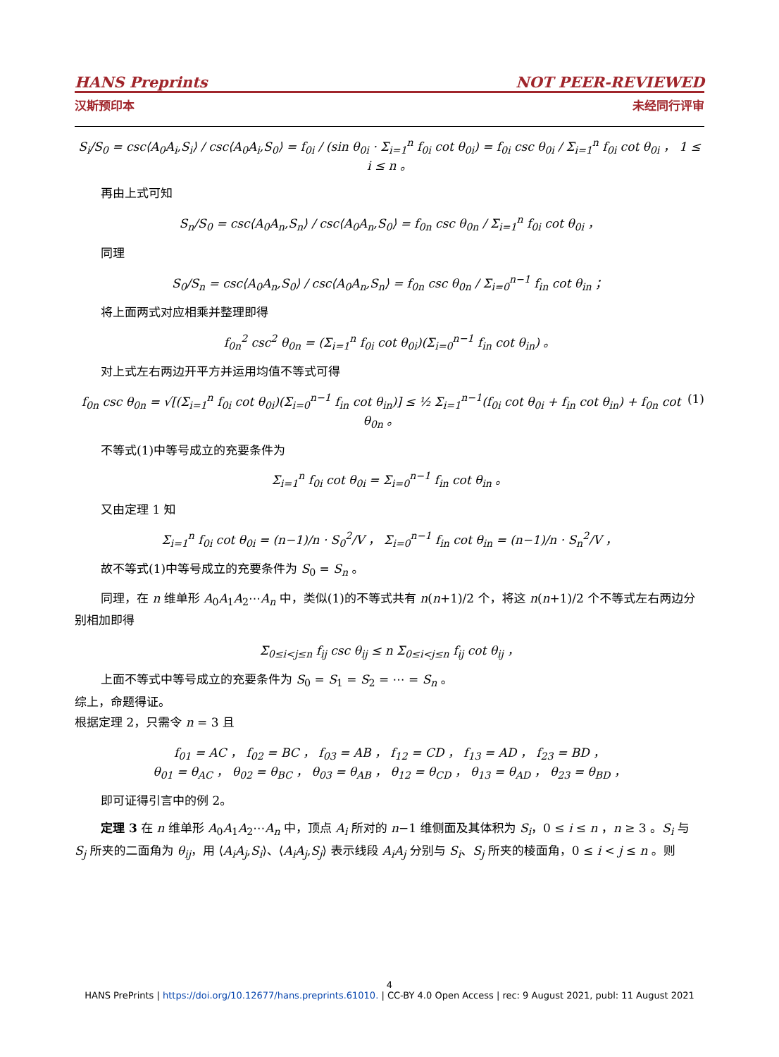HANS Preprints NOT PEER-REVIEWED
汉斯预印本 未经同行评审
S<sub>i</sub>/S<sub>0</sub> = csc⟨A<sub>0</sub>A<sub>i</sub>,S<sub>i</sub>⟩ / csc⟨A<sub>0</sub>A<sub>i</sub>,S<sub>0</sub>⟩ = f<sub>0i</sub> / (sin θ<sub>0i</sub> · Σ<sub>i=1</sub><sup>n</sup> f<sub>0i</sub> cot θ<sub>0i</sub>) = f<sub>0i</sub> csc θ<sub>0i</sub> / Σ<sub>i=1</sub><sup>n</sup> f<sub>0i</sub> cot θ<sub>0i</sub> ， 1 ≤ i ≤ n 。
再由上式可知
S<sub>n</sub>/S<sub>0</sub> = csc⟨A<sub>0</sub>A<sub>n</sub>,S<sub>n</sub>⟩ / csc⟨A<sub>0</sub>A<sub>n</sub>,S<sub>0</sub>⟩ = f<sub>0n</sub> csc θ<sub>0n</sub> / Σ<sub>i=1</sub><sup>n</sup> f<sub>0i</sub> cot θ<sub>0i</sub> ，
同理
S<sub>0</sub>/S<sub>n</sub> = csc⟨A<sub>0</sub>A<sub>n</sub>,S<sub>0</sub>⟩ / csc⟨A<sub>0</sub>A<sub>n</sub>,S<sub>n</sub>⟩ = f<sub>0n</sub> csc θ<sub>0n</sub> / Σ<sub>i=0</sub><sup>n−1</sup> f<sub>in</sub> cot θ<sub>in</sub> ；
将上面两式对应相乘并整理即得
f<sub>0n</sub><sup>2</sup> csc<sup>2</sup> θ<sub>0n</sub> = (Σ<sub>i=1</sub><sup>n</sup> f<sub>0i</sub> cot θ<sub>0i</sub>)(Σ<sub>i=0</sub><sup>n−1</sup> f<sub>in</sub> cot θ<sub>in</sub>) 。
对上式左右两边开平方并运用均值不等式可得
f<sub>0n</sub> csc θ<sub>0n</sub> = √[(Σ<sub>i=1</sub><sup>n</sup> f<sub>0i</sub> cot θ<sub>0i</sub>)(Σ<sub>i=0</sub><sup>n−1</sup> f<sub>in</sub> cot θ<sub>in</sub>)] ≤ ½ Σ<sub>i=1</sub><sup>n−1</sup>(f<sub>0i</sub> cot θ<sub>0i</sub> + f<sub>in</sub> cot θ<sub>in</sub>) + f<sub>0n</sub> cot θ<sub>0n</sub> 。 (1)
不等式(1)中等号成立的充要条件为
Σ<sub>i=1</sub><sup>n</sup> f<sub>0i</sub> cot θ<sub>0i</sub> = Σ<sub>i=0</sub><sup>n−1</sup> f<sub>in</sub> cot θ<sub>in</sub> 。
又由定理 1 知
Σ<sub>i=1</sub><sup>n</sup> f<sub>0i</sub> cot θ<sub>0i</sub> = (n−1)/n · S<sub>0</sub><sup>2</sup>/V ， Σ<sub>i=0</sub><sup>n−1</sup> f<sub>in</sub> cot θ<sub>in</sub> = (n−1)/n · S<sub>n</sub><sup>2</sup>/V ，
故不等式(1)中等号成立的充要条件为 S<sub>0</sub> = S<sub>n</sub> 。
同理，在 n 维单形 A<sub>0</sub>A<sub>1</sub>A<sub>2</sub>⋯A<sub>n</sub> 中，类似(1)的不等式共有 n(n+1)/2 个，将这 n(n+1)/2 个不等式左右两边分别相加即得
Σ<sub>0≤i<j≤n</sub> f<sub>ij</sub> csc θ<sub>ij</sub> ≤ n Σ<sub>0≤i<j≤n</sub> f<sub>ij</sub> cot θ<sub>ij</sub> ，
上面不等式中等号成立的充要条件为 S<sub>0</sub> = S<sub>1</sub> = S<sub>2</sub> = ⋯ = S<sub>n</sub> 。
综上，命题得证。
根据定理 2，只需令 n = 3 且
f<sub>01</sub> = AC ， f<sub>02</sub> = BC ， f<sub>03</sub> = AB ， f<sub>12</sub> = CD ， f<sub>13</sub> = AD ， f<sub>23</sub> = BD ，
θ<sub>01</sub> = θ<sub>AC</sub> ， θ<sub>02</sub> = θ<sub>BC</sub> ， θ<sub>03</sub> = θ<sub>AB</sub> ， θ<sub>12</sub> = θ<sub>CD</sub> ， θ<sub>13</sub> = θ<sub>AD</sub> ， θ<sub>23</sub> = θ<sub>BD</sub> ，
即可证得引言中的例 2。
定理 3 在 n 维单形 A<sub>0</sub>A<sub>1</sub>A<sub>2</sub>⋯A<sub>n</sub> 中，顶点 A<sub>i</sub> 所对的 n−1 维侧面及其体积为 S<sub>i</sub>，0 ≤ i ≤ n ，n ≥ 3 。S<sub>i</sub> 与 S<sub>j</sub> 所夹的二面角为 θ<sub>ij</sub>，用 ⟨A<sub>i</sub>A<sub>j</sub>,S<sub>i</sub>⟩、⟨A<sub>i</sub>A<sub>j</sub>,S<sub>j</sub>⟩ 表示线段 A<sub>i</sub>A<sub>j</sub> 分别与 S<sub>i</sub>、S<sub>j</sub> 所夹的棱面角，0 ≤ i < j ≤ n 。则
4
HANS PrePrints | https://doi.org/10.12677/hans.preprints.61010. | CC-BY 4.0 Open Access | rec: 9 August 2021, publ: 11 August 2021